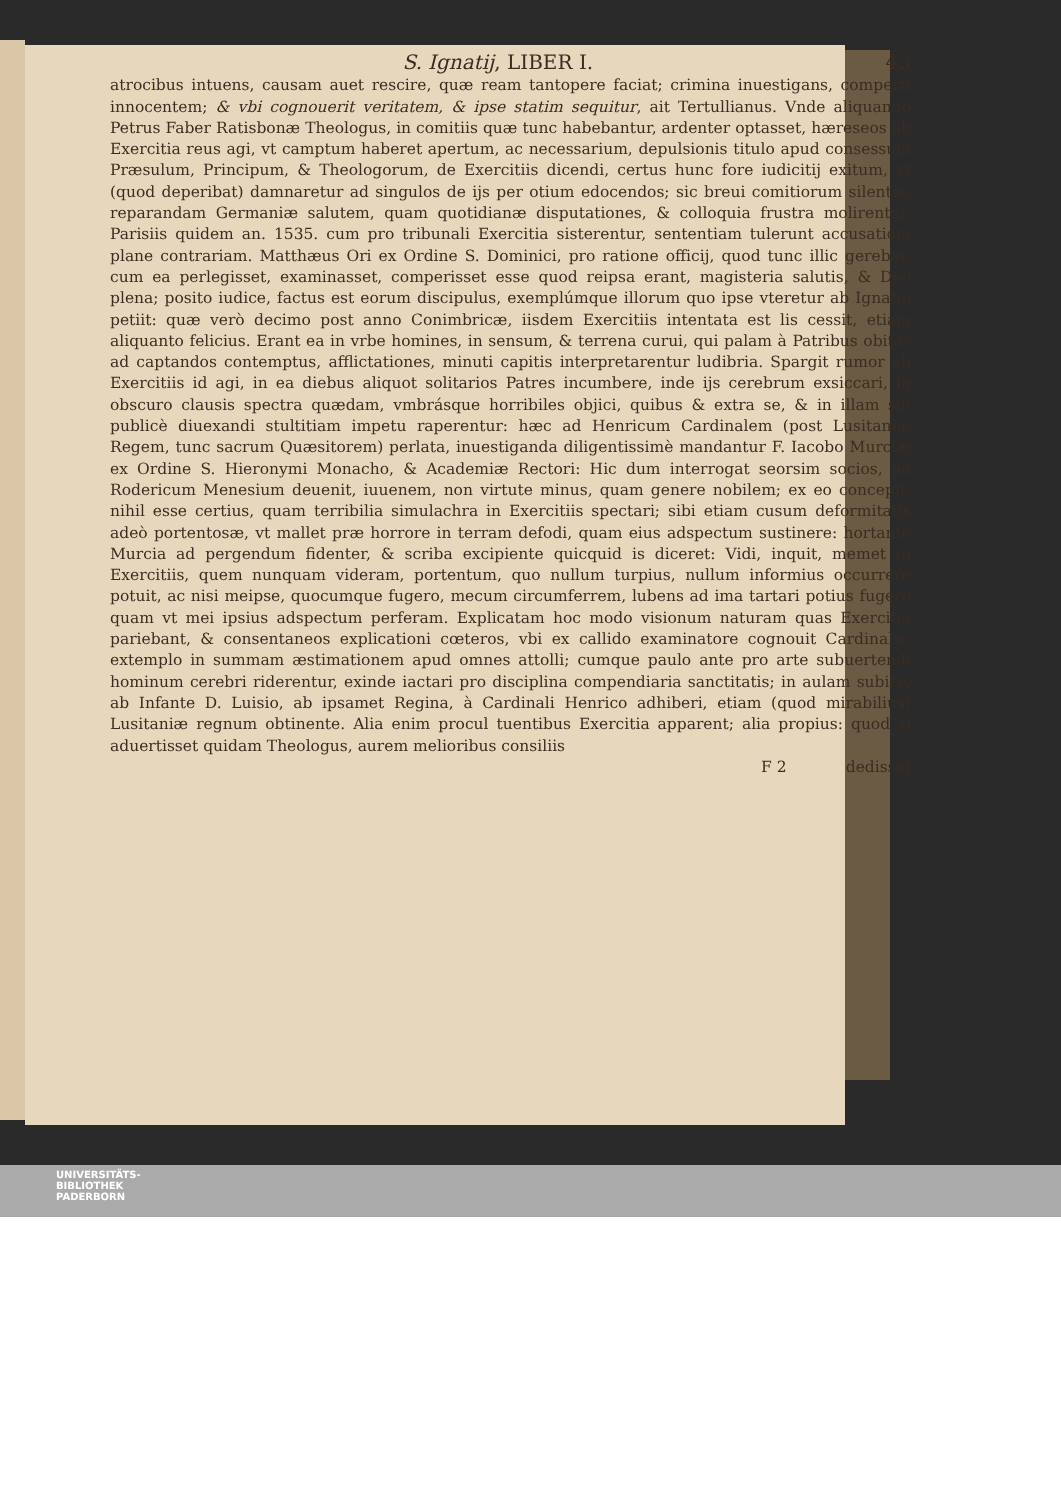S. Ignatij, LIBER I. 43
atrocibus intuens, causam auet rescire, quæ ream tantopere faciat; crimina inuestigans, comperit innocentem; & vbi cognouerit veritatem, & ipse statim sequitur, ait Tertullianus. Vnde aliquando Petrus Faber Ratisbonæ Theologus, in comitiis quæ tunc habebantur, ardenter optasset, hæreseos ob Exercitia reus agi, vt camptum haberet apertum, ac necessarium, depulsionis titulo apud consessum Præsulum, Principum, & Theologorum, de Exercitiis dicendi, certus hunc fore iudicitij exitum, vt (quod deperibat) damnaretur ad singulos de ijs per otium edocendos; sic breui comitiorum silentio, reparandam Germaniæ salutem, quam quotidianæ disputationes, & colloquia frustra molirentur. Parisiis quidem an. 1535. cum pro tribunali Exercitia sisterentur, sententiam tulerunt accusationi plane contrariam. Matthæus Ori ex Ordine S. Dominici, pro ratione officij, quod tunc illic gerebat, cum ea perlegisset, examinasset, comperisset esse quod reipsa erant, magisteria salutis, & Deo plena; posito iudice, factus est eorum discipulus, exemplúmque illorum quo ipse vteretur ab Ignatio petiit: quæ verò decimo post anno Conimbricæ, iisdem Exercitiis intentata est lis cessit, etiam aliquanto felicius. Erant ea in vrbe homines, in sensum, & terrena curui, qui palam à Patribus obitas ad captandos contemptus, afflictationes, minuti capitis interpretarentur ludibria. Spargit rumor ab Exercitiis id agi, in ea diebus aliquot solitarios Patres incumbere, inde ijs cerebrum exsiccari, in obscuro clausis spectra quædam, vmbrásque horribiles objici, quibus & extra se, & in illam sui publicè diuexandi stultitiam impetu raperentur: hæc ad Henricum Cardinalem (post Lusitaniæ Regem, tunc sacrum Quæsitorem) perlata, inuestiganda diligentissimè mandantur F. Iacobo Murciæ ex Ordine S. Hieronymi Monacho, & Academiæ Rectori: Hic dum interrogat seorsim socios, ad Rodericum Menesium deuenit, iuuenem, non virtute minus, quam genere nobilem; ex eo concepit, nihil esse certius, quam terribilia simulachra in Exercitiis spectari; sibi etiam cusum deformitatis adeò portentosæ, vt mallet præ horrore in terram defodi, quam eius adspectum sustinere: hortante Murcia ad pergendum fidenter, & scriba excipiente quicquid is diceret: Vidi, inquit, memet in Exercitiis, quem nunquam videram, portentum, quo nullum turpius, nullum informius occurrere potuit, ac nisi meipse, quocumque fugero, mecum circumferrem, lubens ad ima tartari potius fugero quam vt mei ipsius adspectum perferam. Explicatam hoc modo visionum naturam quas Exercitia pariebant, & consentaneos explicationi cœteros, vbi ex callido examinatore cognouit Cardinalis, extemplo in summam æstimationem apud omnes attolli; cumque paulo ante pro arte subuertendi hominum cerebri riderentur, exinde iactari pro disciplina compendiaria sanctitatis; in aulam subire, ab Infante D. Luisio, ab ipsamet Regina, à Cardinali Henrico adhiberi, etiam (quod mirabilius) Lusitaniæ regnum obtinente. Alia enim procul tuentibus Exercitia apparent; alia propius: quod si aduertisset quidam Theologus, aurem melioribus consiliis
F 2 dedisset
UNIVERSITÄTS-
BIBLIOTHEK
PADERBORN